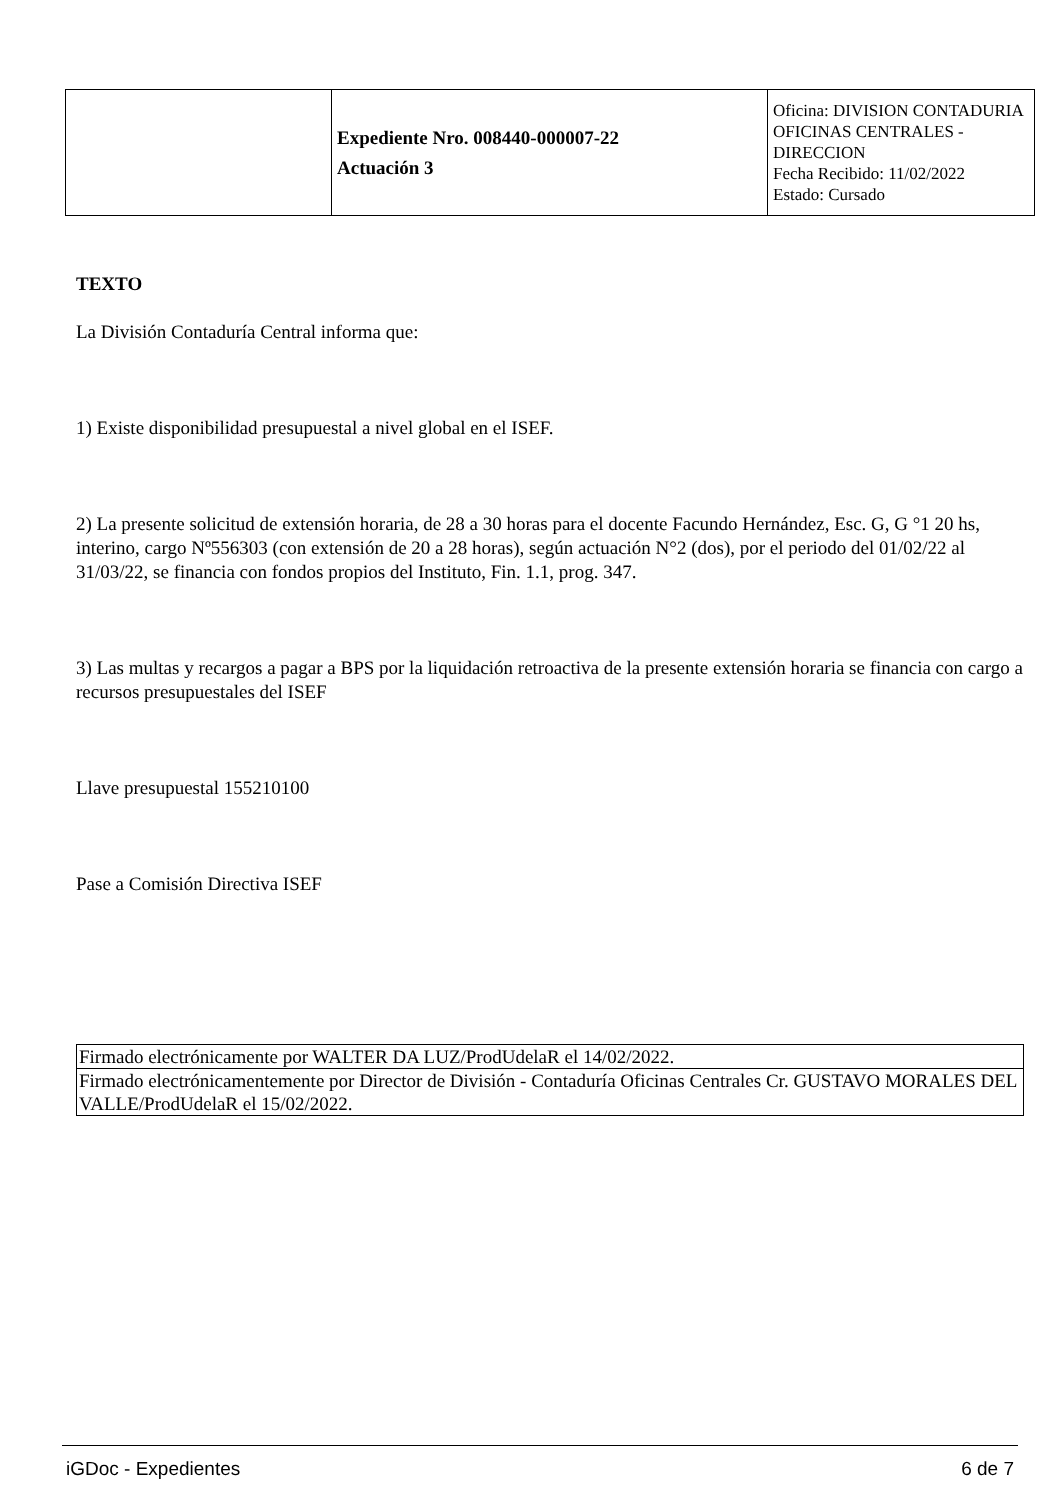| | Expediente Nro. 008440-000007-22 Actuación 3 | Oficina: DIVISION CONTADURIA OFICINAS CENTRALES - DIRECCION Fecha Recibido: 11/02/2022 Estado: Cursado |
TEXTO
La División Contaduría Central informa que:
1) Existe disponibilidad presupuestal a nivel global en el ISEF.
2) La presente solicitud de extensión horaria, de 28 a 30 horas para el docente Facundo Hernández, Esc. G, G °1 20 hs, interino, cargo Nº556303 (con extensión de 20 a 28 horas), según actuación N°2 (dos), por el periodo del 01/02/22 al 31/03/22, se financia con fondos propios del Instituto, Fin. 1.1, prog. 347.
3) Las multas y recargos a pagar a BPS por la liquidación retroactiva de la presente extensión horaria se financia con cargo a recursos presupuestales del ISEF
Llave presupuestal 155210100
Pase a Comisión Directiva ISEF
| Firmado electrónicamente por WALTER DA LUZ/ProdUdelaR el 14/02/2022. |
| Firmado electrónicamentemente por Director de División - Contaduría Oficinas Centrales Cr. GUSTAVO MORALES DEL VALLE/ProdUdelaR el 15/02/2022. |
iGDoc - Expedientes 6 de 7